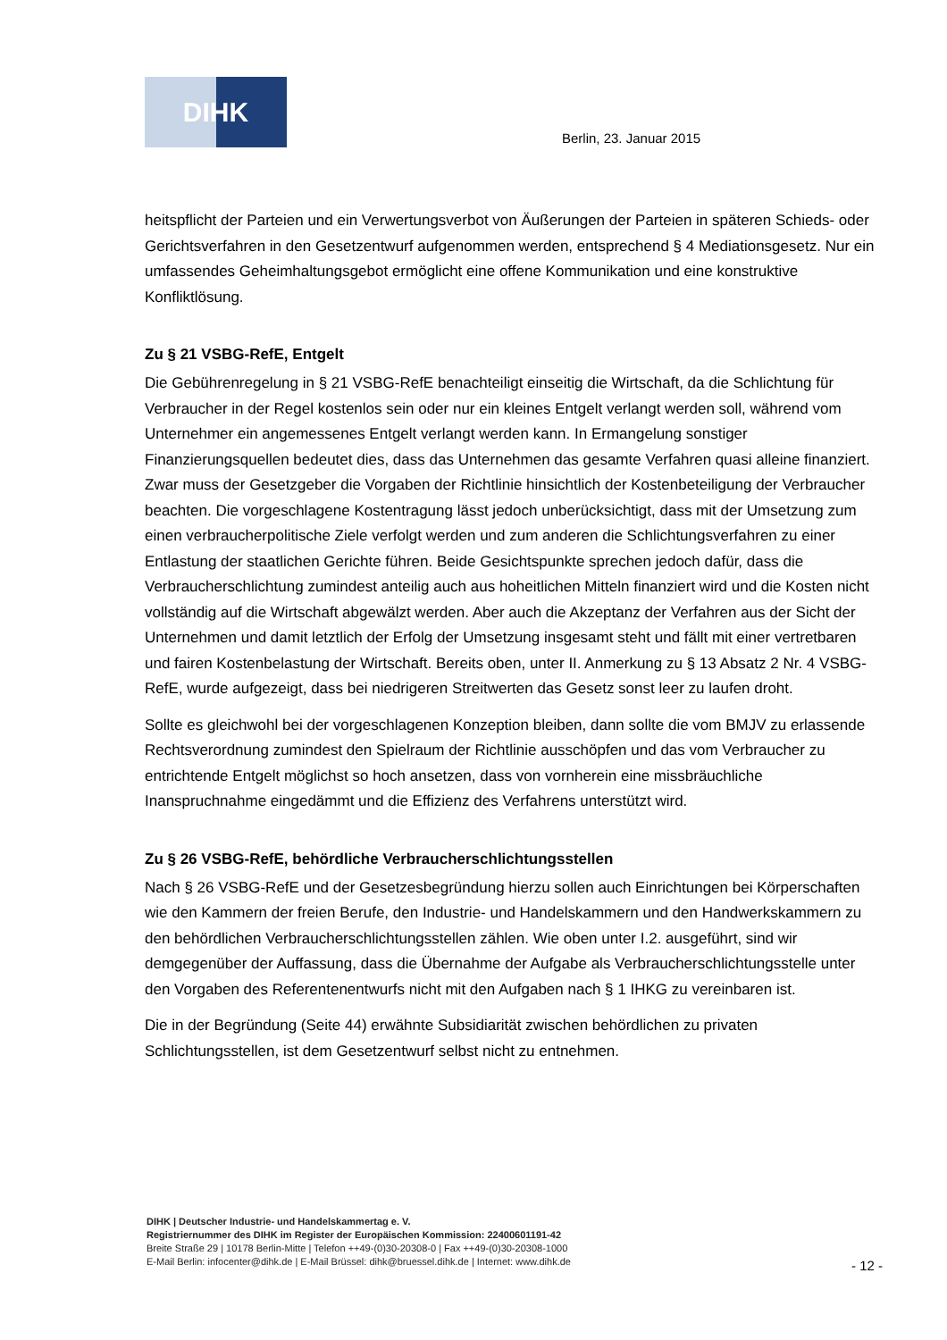DIHK
Berlin, 23. Januar 2015
heitspflicht der Parteien und ein Verwertungsverbot von Äußerungen der Parteien in späteren Schieds- oder Gerichtsverfahren in den Gesetzentwurf aufgenommen werden, entsprechend § 4 Mediationsgesetz. Nur ein umfassendes Geheimhaltungsgebot ermöglicht eine offene Kommunikation und eine konstruktive Konfliktlösung.
Zu § 21 VSBG-RefE, Entgelt
Die Gebührenregelung in § 21 VSBG-RefE benachteiligt einseitig die Wirtschaft, da die Schlichtung für Verbraucher in der Regel kostenlos sein oder nur ein kleines Entgelt verlangt werden soll, während vom Unternehmer ein angemessenes Entgelt verlangt werden kann. In Ermangelung sonstiger Finanzierungsquellen bedeutet dies, dass das Unternehmen das gesamte Verfahren quasi alleine finanziert. Zwar muss der Gesetzgeber die Vorgaben der Richtlinie hinsichtlich der Kostenbeteiligung der Verbraucher beachten. Die vorgeschlagene Kostentragung lässt jedoch unberücksichtigt, dass mit der Umsetzung zum einen verbraucherpolitische Ziele verfolgt werden und zum anderen die Schlichtungsverfahren zu einer Entlastung der staatlichen Gerichte führen. Beide Gesichtspunkte sprechen jedoch dafür, dass die Verbraucherschlichtung zumindest anteilig auch aus hoheitlichen Mitteln finanziert wird und die Kosten nicht vollständig auf die Wirtschaft abgewälzt werden. Aber auch die Akzeptanz der Verfahren aus der Sicht der Unternehmen und damit letztlich der Erfolg der Umsetzung insgesamt steht und fällt mit einer vertretbaren und fairen Kostenbelastung der Wirtschaft. Bereits oben, unter II. Anmerkung zu § 13 Absatz 2 Nr. 4 VSBG-RefE, wurde aufgezeigt, dass bei niedrigeren Streitwerten das Gesetz sonst leer zu laufen droht.
Sollte es gleichwohl bei der vorgeschlagenen Konzeption bleiben, dann sollte die vom BMJV zu erlassende Rechtsverordnung zumindest den Spielraum der Richtlinie ausschöpfen und das vom Verbraucher zu entrichtende Entgelt möglichst so hoch ansetzen, dass von vornherein eine missbräuchliche Inanspruchnahme eingedämmt und die Effizienz des Verfahrens unterstützt wird.
Zu § 26 VSBG-RefE, behördliche Verbraucherschlichtungsstellen
Nach § 26 VSBG-RefE und der Gesetzesbegründung hierzu sollen auch Einrichtungen bei Körperschaften wie den Kammern der freien Berufe, den Industrie- und Handelskammern und den Handwerkskammern zu den behördlichen Verbraucherschlichtungsstellen zählen. Wie oben unter I.2. ausgeführt, sind wir demgegenüber der Auffassung, dass die Übernahme der Aufgabe als Verbraucherschlichtungsstelle unter den Vorgaben des Referentenentwurfs nicht mit den Aufgaben nach § 1 IHKG zu vereinbaren ist.
Die in der Begründung (Seite 44) erwähnte Subsidiarität zwischen behördlichen zu privaten Schlichtungsstellen, ist dem Gesetzentwurf selbst nicht zu entnehmen.
DIHK | Deutscher Industrie- und Handelskammertag e. V.
Registriernummer des DIHK im Register der Europäischen Kommission: 22400601191-42
Breite Straße 29 | 10178 Berlin-Mitte | Telefon ++49-(0)30-20308-0 | Fax ++49-(0)30-20308-1000
E-Mail Berlin: infocenter@dihk.de | E-Mail Brüssel: dihk@bruessel.dihk.de | Internet: www.dihk.de
- 12 -